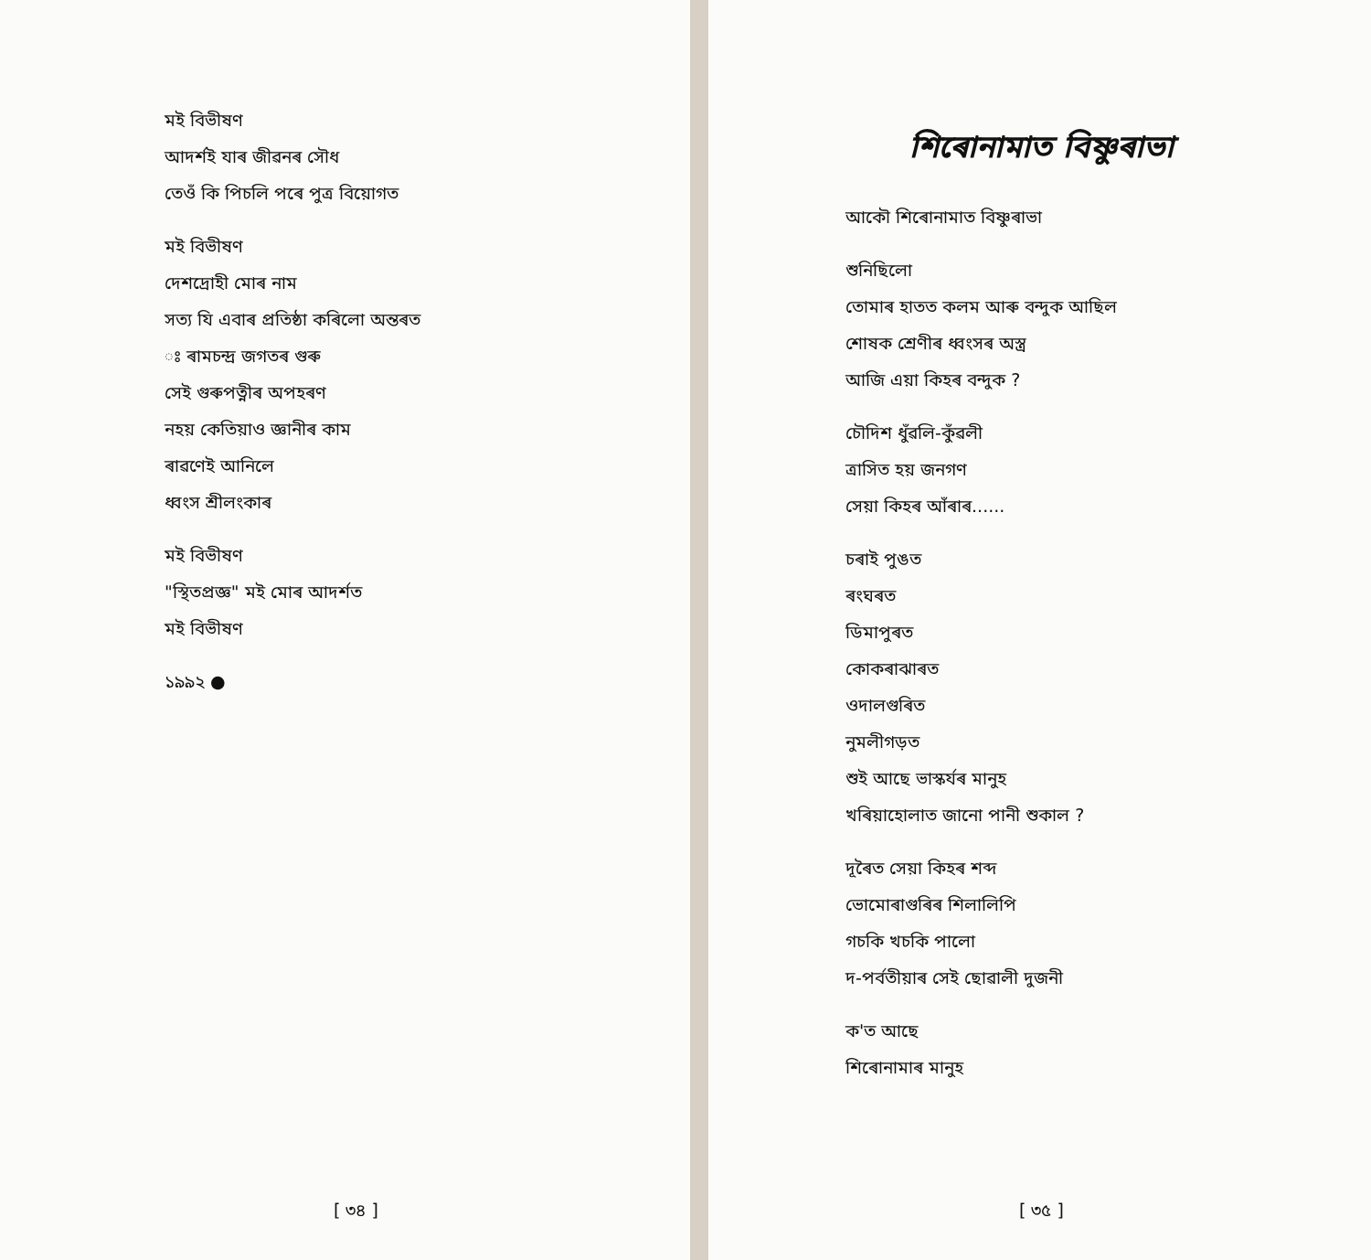মই বিভীষণ
আদৰ্শই যাৰ জীৱনৰ সৌধ
তেওঁ কি পিচলি পৰে পুত্ৰ বিয়োগত
মই বিভীষণ
দেশদ্ৰোহী মোৰ নাম
সত্য যি এবাৰ প্ৰতিষ্ঠা কৰিলো অন্তৰত
ঃ ৰামচন্দ্ৰ জগতৰ গুৰু
সেই গুৰুপত্নীৰ অপহৰণ
নহয় কেতিয়াও জ্ঞানীৰ কাম
ৰাৱণেই আনিলে
ধ্বংস শ্ৰীলংকাৰ
মই বিভীষণ
"স্থিতপ্ৰজ্ঞ" মই মোৰ আদৰ্শত
মই বিভীষণ
১৯৯২ ●
[ ৩৪ ]
শিৰোনামাত বিষ্ণুৰাভা
আকৌ শিৰোনামাত বিষ্ণুৰাভা
শুনিছিলো
তোমাৰ হাতত কলম আৰু বন্দুক আছিল
শোষক শ্ৰেণীৰ ধ্বংসৰ অস্ত্ৰ
আজি এয়া কিহৰ বন্দুক ?
চৌদিশ ধুঁৱলি-কুঁৱলী
ত্ৰাসিত হয় জনগণ
সেয়া কিহৰ আঁৰাৰ......
চৰাই পুঙত
ৰংঘৰত
ডিমাপুৰত
কোকৰাঝাৰত
ওদালগুৰিত
নুমলীগড়ত
শুই আছে ভাস্কৰ্যৰ মানুহ
খৰিয়াহোলাত জানো পানী শুকাল ?
দূৰৈত সেয়া কিহৰ শব্দ
ভোমোৰাগুৰিৰ শিলালিপি
গচকি খচকি পালো
দ-পৰ্বতীয়াৰ সেই ছোৱালী দুজনী
ক'ত আছে
শিৰোনামাৰ মানুহ
[ ৩৫ ]